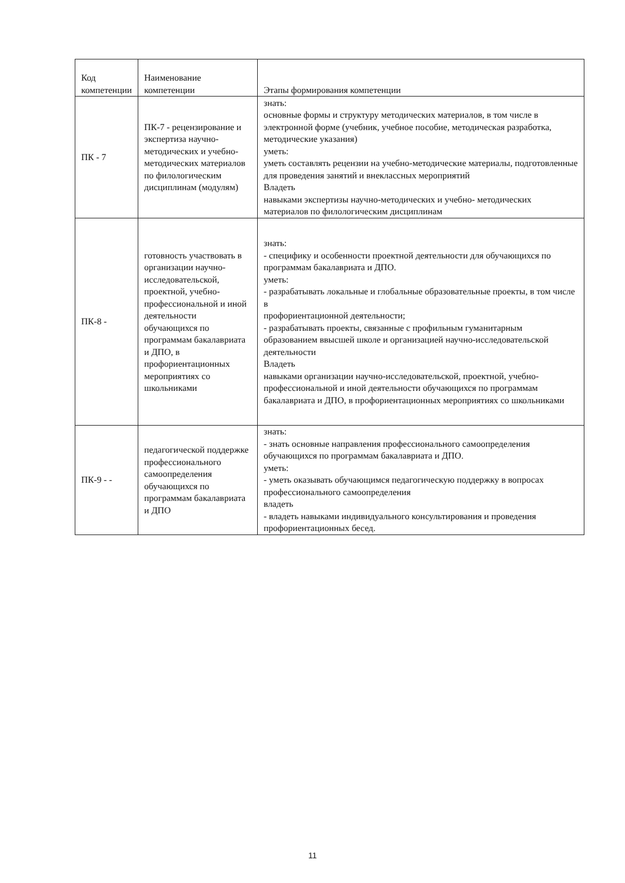| Код компетенции | Наименование компетенции | Этапы формирования компетенции |
| --- | --- | --- |
| ПК - 7 | ПК-7 - рецензирование и экспертиза научно-методических и учебно-методических материалов по филологическим дисциплинам (модулям) | знать: основные формы и структуру методических материалов, в том числе в электронной форме (учебник, учебное пособие, методическая разработка, методические указания) уметь: уметь составлять рецензии на учебно-методические материалы, подготовленные для проведения занятий и внеклассных мероприятий Владеть навыками экспертизы научно-методических и учебно- методических материалов по филологическим дисциплинам |
| ПК-8 - | готовность участвовать в организации научно-исследовательской, проектной, учебно-профессиональной и иной деятельности обучающихся по программам бакалавриата и ДПО, в профориентационных мероприятиях со школьниками | знать: - специфику и особенности проектной деятельности для обучающихся по программам бакалавриата и ДПО. уметь: - разрабатывать локальные и глобальные образовательные проекты, в том числе в профориентационной деятельности; - разрабатывать проекты, связанные с профильным гуманитарным образованием ввысшей школе и организацией научно-исследовательской деятельности Владеть навыками организации научно-исследовательской, проектной, учебно-профессиональной и иной деятельности обучающихся по программам бакалавриата и ДПО, в профориентационных мероприятиях со школьниками |
| ПК-9 - - | педагогической поддержке профессионального самоопределения обучающихся по программам бакалавриата и ДПО | знать: - знать основные направления профессионального самоопределения обучающихся по программам бакалавриата и ДПО. уметь: - уметь оказывать обучающимся педагогическую поддержку в вопросах профессионального самоопределения владеть - владеть навыками индивидуального консультирования и проведения профориентационных бесед. |
11